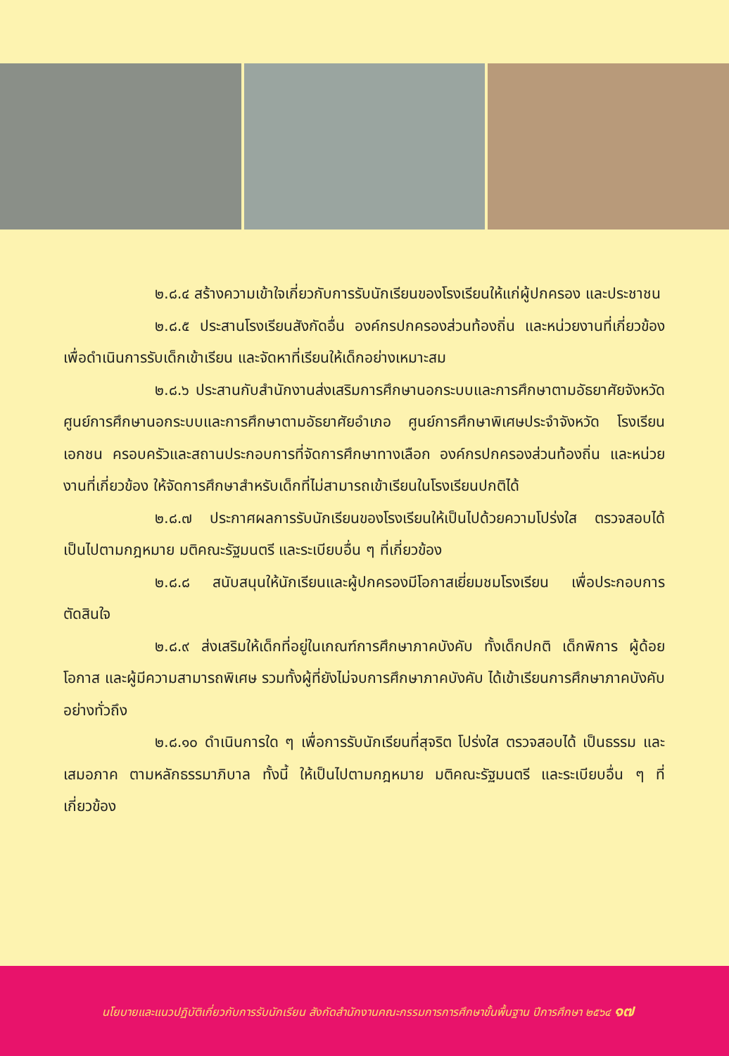๒.๘.๔ สร้างความเข้าใจเกี่ยวกับการรับนักเรียนของโรงเรียนให้แก่ผู้ปกครอง และประชาชน
๒.๘.๕ ประสานโรงเรียนสังกัดอื่น องค์กรปกครองส่วนท้องถิ่น และหน่วยงานที่เกี่ยวข้อง เพื่อดำเนินการรับเด็กเข้าเรียน และจัดหาที่เรียนให้เด็กอย่างเหมาะสม
๒.๘.๖ ประสานกับสำนักงานส่งเสริมการศึกษานอกระบบและการศึกษาตามอัธยาศัยจังหวัด ศูนย์การศึกษานอกระบบและการศึกษาตามอัธยาศัยอำเภอ ศูนย์การศึกษาพิเศษประจำจังหวัด โรงเรียนเอกชน ครอบครัวและสถานประกอบการที่จัดการศึกษาทางเลือก องค์กรปกครองส่วนท้องถิ่น และหน่วยงานที่เกี่ยวข้อง ให้จัดการศึกษาสำหรับเด็กที่ไม่สามารถเข้าเรียนในโรงเรียนปกติได้
๒.๘.๗ ประกาศผลการรับนักเรียนของโรงเรียนให้เป็นไปด้วยความโปร่งใส ตรวจสอบได้ เป็นไปตามกฎหมาย มติคณะรัฐมนตรี และระเบียบอื่น ๆ ที่เกี่ยวข้อง
๒.๘.๘ สนับสนุนให้นักเรียนและผู้ปกครองมีโอกาสเยี่ยมชมโรงเรียน เพื่อประกอบการตัดสินใจ
๒.๘.๙ ส่งเสริมให้เด็กที่อยู่ในเกณฑ์การศึกษาภาคบังคับ ทั้งเด็กปกติ เด็กพิการ ผู้ด้อยโอกาส และผู้มีความสามารถพิเศษ รวมทั้งผู้ที่ยังไม่จบการศึกษาภาคบังคับ ได้เข้าเรียนการศึกษาภาคบังคับอย่างทั่วถึง
๒.๘.๑๐ ดำเนินการใด ๆ เพื่อการรับนักเรียนที่สุจริต โปร่งใส ตรวจสอบได้ เป็นธรรม และเสมอภาค ตามหลักธรรมาภิบาล ทั้งนี้ ให้เป็นไปตามกฎหมาย มติคณะรัฐมนตรี และระเบียบอื่น ๆ ที่เกี่ยวข้อง
นโยบายและแนวปฏิบัติเกี่ยวกับการรับนักเรียน สังกัดสำนักงานคณะกรรมการการศึกษาขั้นพื้นฐาน ปีการศึกษา ๒๕๖๔ ๑๗